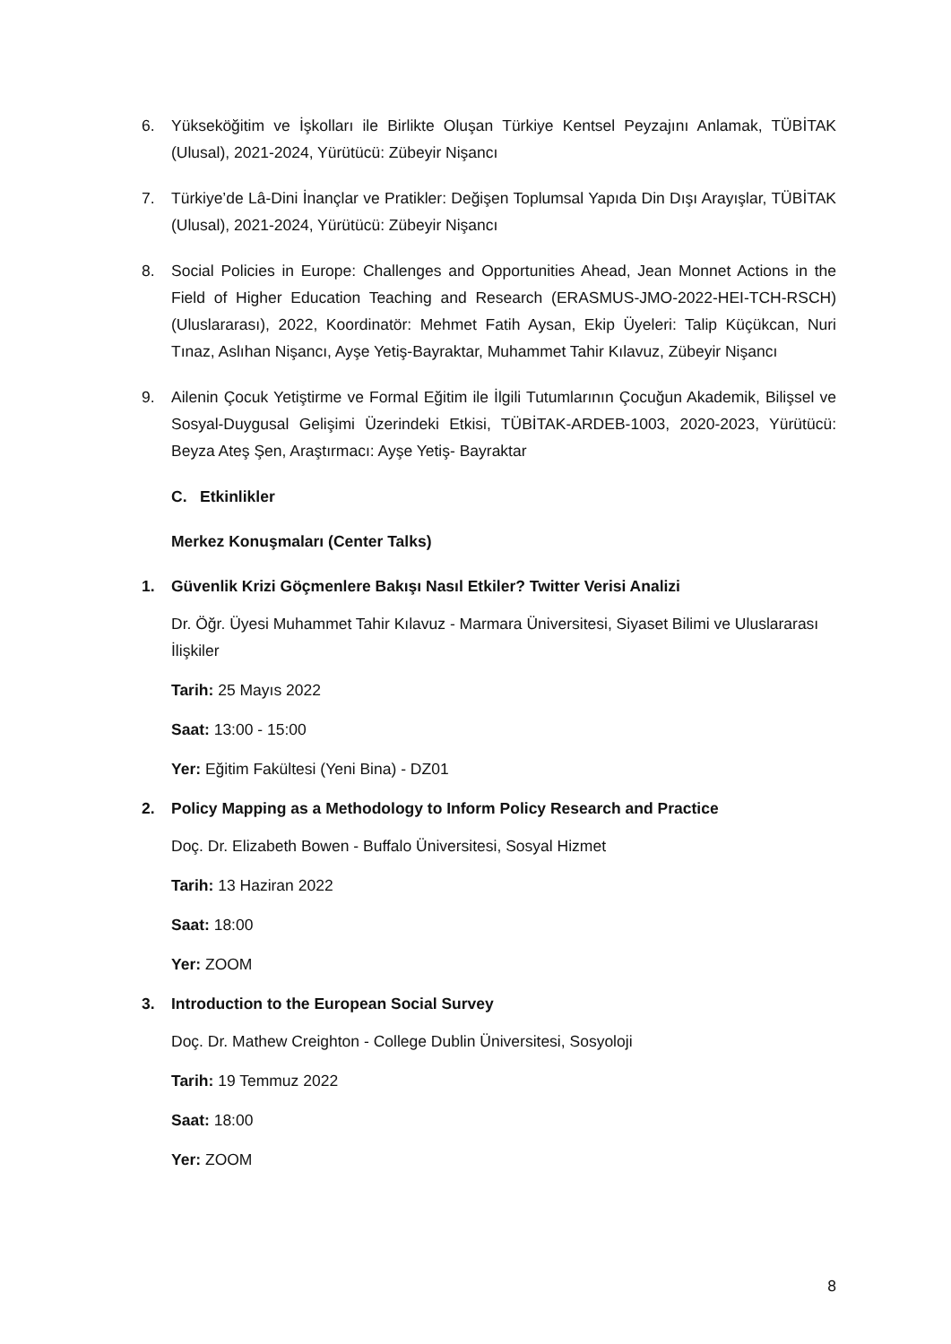6. Yükseköğitim ve İşkolları ile Birlikte Oluşan Türkiye Kentsel Peyzajını Anlamak, TÜBİTAK (Ulusal), 2021-2024, Yürütücü: Zübeyir Nişancı
7. Türkiye’de Lâ-Dini İnançlar ve Pratikler: Değişen Toplumsal Yapıda Din Dışı Arayışlar, TÜBİTAK (Ulusal), 2021-2024, Yürütücü: Zübeyir Nişancı
8. Social Policies in Europe: Challenges and Opportunities Ahead, Jean Monnet Actions in the Field of Higher Education Teaching and Research (ERASMUS-JMO-2022-HEI-TCH-RSCH) (Uluslararası), 2022, Koordinatör: Mehmet Fatih Aysan, Ekip Üyeleri: Talip Küçükcan, Nuri Tınaz, Aslıhan Nişancı, Ayşe Yetiş-Bayraktar, Muhammet Tahir Kılavuz, Zübeyir Nişancı
9. Ailenin Çocuk Yetiştirme ve Formal Eğitim ile İlgili Tutumlarının Çocuğun Akademik, Bilişsel ve Sosyal-Duygusal Gelişimi Üzerindeki Etkisi, TÜBİTAK-ARDEB-1003, 2020-2023, Yürütücü: Beyza Ateş Şen, Araştırmacı: Ayşe Yetiş- Bayraktar
C. Etkinlikler
Merkez Konuşmaları (Center Talks)
1. Güvenlik Krizi Göçmenlere Bakışı Nasıl Etkiler? Twitter Verisi Analizi
Dr. Öğr. Üyesi Muhammet Tahir Kılavuz - Marmara Üniversitesi, Siyaset Bilimi ve Uluslararası İlişkiler
Tarih: 25 Mayıs 2022
Saat: 13:00 - 15:00
Yer: Eğitim Fakültesi (Yeni Bina) - DZ01
2. Policy Mapping as a Methodology to Inform Policy Research and Practice
Doç. Dr. Elizabeth Bowen - Buffalo Üniversitesi, Sosyal Hizmet
Tarih: 13 Haziran 2022
Saat: 18:00
Yer: ZOOM
3. Introduction to the European Social Survey
Doç. Dr. Mathew Creighton - College Dublin Üniversitesi, Sosyoloji
Tarih: 19 Temmuz 2022
Saat: 18:00
Yer: ZOOM
8